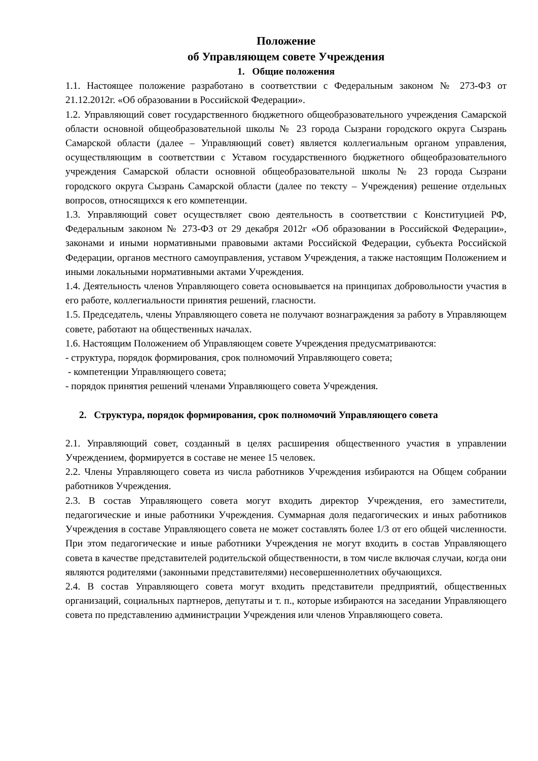Положение
об Управляющем совете Учреждения
1. Общие положения
1.1. Настоящее положение разработано в соответствии с Федеральным законом № 273-ФЗ от 21.12.2012г. «Об образовании в Российской Федерации».
1.2. Управляющий совет государственного бюджетного общеобразовательного учреждения Самарской области основной общеобразовательной школы № 23 города Сызрани городского округа Сызрань Самарской области (далее – Управляющий совет) является коллегиальным органом управления, осуществляющим в соответствии с Уставом государственного бюджетного общеобразовательного учреждения Самарской области основной общеобразовательной школы № 23 города Сызрани городского округа Сызрань Самарской области (далее по тексту – Учреждения) решение отдельных вопросов, относящихся к его компетенции.
1.3. Управляющий совет осуществляет свою деятельность в соответствии с Конституцией РФ, Федеральным законом № 273-ФЗ от 29 декабря 2012г «Об образовании в Российской Федерации», законами и иными нормативными правовыми актами Российской Федерации, субъекта Российской Федерации, органов местного самоуправления, уставом Учреждения, а также настоящим Положением и иными локальными нормативными актами Учреждения.
1.4. Деятельность членов Управляющего совета основывается на принципах добровольности участия в его работе, коллегиальности принятия решений, гласности.
1.5. Председатель, члены Управляющего совета не получают вознаграждения за работу в Управляющем совете, работают на общественных началах.
1.6. Настоящим Положением об Управляющем совете Учреждения предусматриваются:
- структура, порядок формирования, срок полномочий Управляющего совета;
- компетенции Управляющего совета;
- порядок принятия решений членами Управляющего совета Учреждения.
2. Структура, порядок формирования, срок полномочий Управляющего совета
2.1. Управляющий совет, созданный в целях расширения общественного участия в управлении Учреждением, формируется в составе не менее 15 человек.
2.2. Члены Управляющего совета из числа работников Учреждения избираются на Общем собрании работников Учреждения.
2.3. В состав Управляющего совета могут входить директор Учреждения, его заместители, педагогические и иные работники Учреждения. Суммарная доля педагогических и иных работников Учреждения в составе Управляющего совета не может составлять более 1/3 от его общей численности. При этом педагогические и иные работники Учреждения не могут входить в состав Управляющего совета в качестве представителей родительской общественности, в том числе включая случаи, когда они являются родителями (законными представителями) несовершеннолетних обучающихся.
2.4. В состав Управляющего совета могут входить представители предприятий, общественных организаций, социальных партнеров, депутаты и т. п., которые избираются на заседании Управляющего совета по представлению администрации Учреждения или членов Управляющего совета.